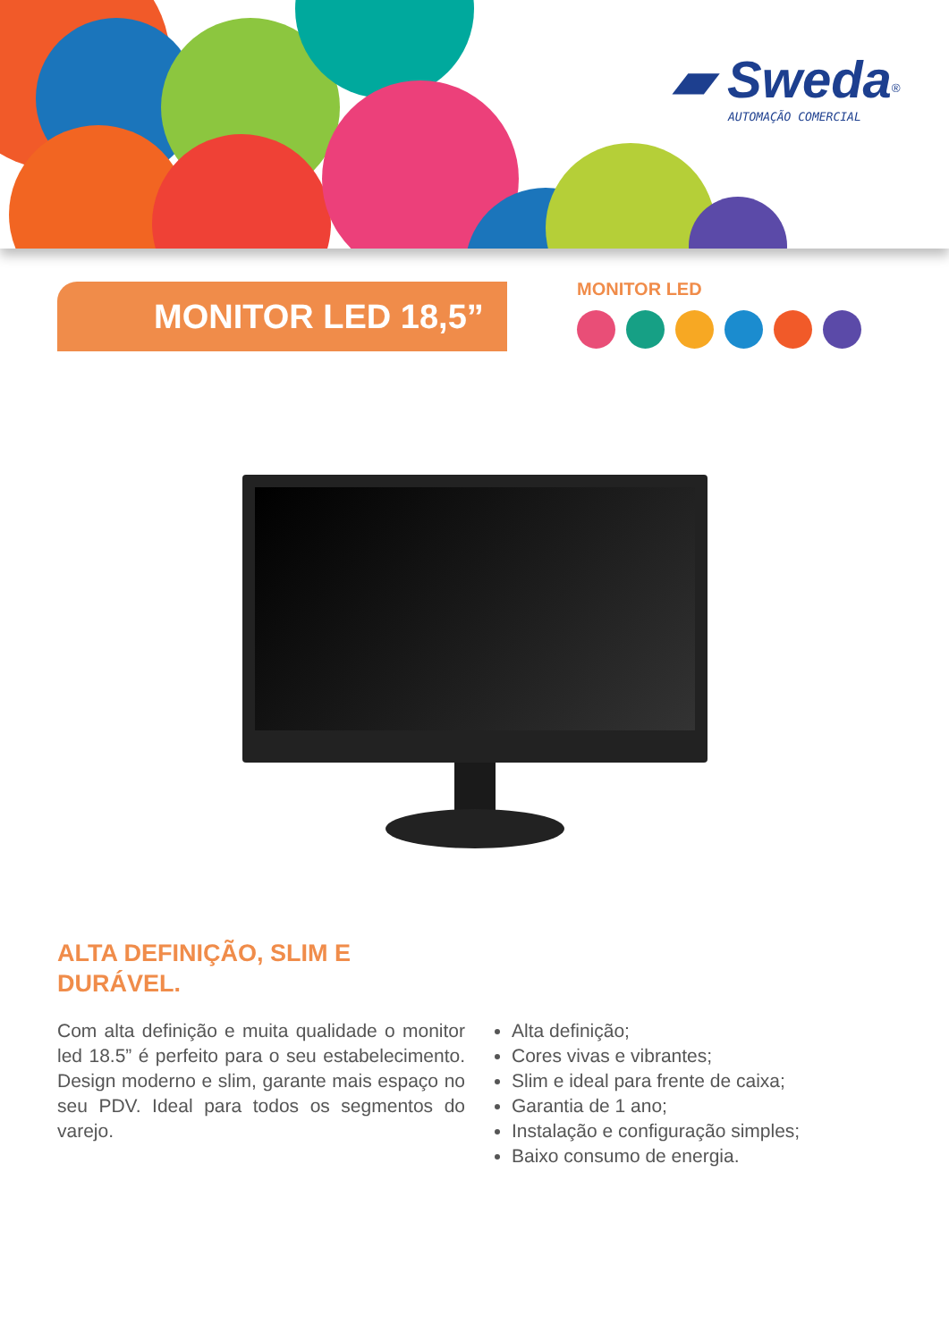▰ Sweda<sup>®</sup>
AUTOMAÇÃO COMERCIAL
MONITOR LED 18,5”
MONITOR LED
ALTA DEFINIÇÃO, SLIM E
DURÁVEL.
Com alta definição e muita qualidade o monitor led 18.5” é perfeito para o seu estabelecimento. Design moderno e slim, garante mais espaço no seu PDV. Ideal para todos os segmentos do varejo.
Alta definição;
Cores vivas e vibrantes;
Slim e ideal para frente de caixa;
Garantia de 1 ano;
Instalação e configuração simples;
Baixo consumo de energia.